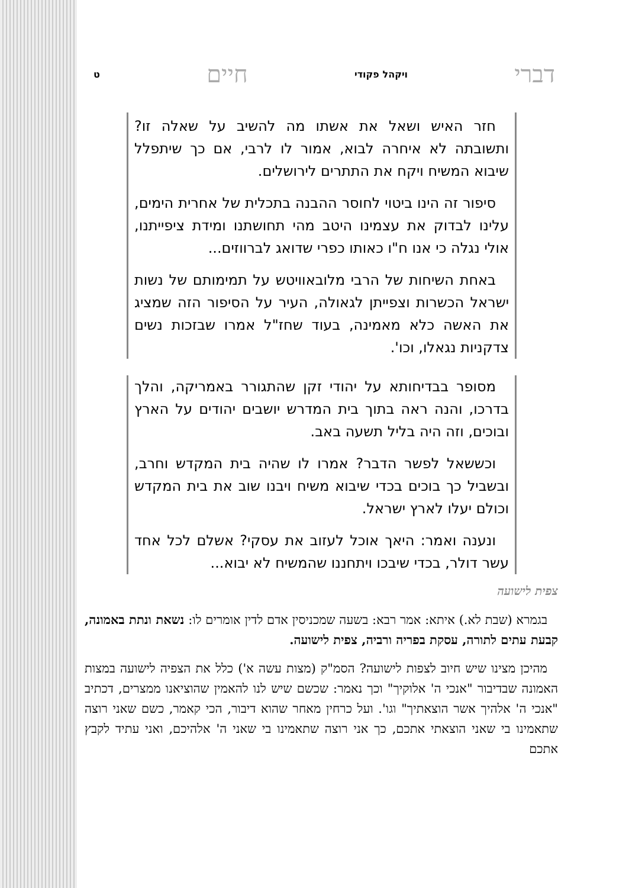דברי ויקהל פקודי חיים ט
חזר האיש ושאל את אשתו מה להשיב על שאלה זו? ותשובתה לא איחרה לבוא, אמור לו לרבי, אם כך שיתפלל שיבוא המשיח ויקח את התתרים לירושלים.
סיפור זה הינו ביטוי לחוסר ההבנה בתכלית של אחרית הימים, עלינו לבדוק את עצמינו היטב מהי תחושתנו ומידת ציפייתנו, אולי נגלה כי אנו ח"ו כאותו כפרי שדואג לברווזים...
באחת השיחות של הרבי מלובאוויטש על תמימותם של נשות ישראל הכשרות וצפייתן לגאולה, העיר על הסיפור הזה שמציג את האשה כלא מאמינה, בעוד שחז"ל אמרו שבזכות נשים צדקניות נגאלו, וכו'.
מסופר בבדיחותא על יהודי זקן שהתגורר באמריקה, והלך בדרכו, והנה ראה בתוך בית המדרש יושבים יהודים על הארץ ובוכים, וזה היה בליל תשעה באב.
וכששאל לפשר הדבר? אמרו לו שהיה בית המקדש וחרב, ובשביל כך בוכים בכדי שיבוא משיח ויבנו שוב את בית המקדש וכולם יעלו לארץ ישראל.
ונענה ואמר: היאך אוכל לעזוב את עסקי? אשלם לכל אחד עשר דולר, בכדי שיבכו ויתחננו שהמשיח לא יבוא...
צפית לישועה
בגמרא (שבת לא.) איתא: אמר רבא: בשעה שמכניסין אדם לדין אומרים לו: נשאת ונתת באמונה, קבעת עתים לתורה, עסקת בפריה ורביה, צפית לישועה.
מהיכן מצינו שיש חיוב לצפות לישועה? הסמ"ק (מצות עשה א') כלל את הצפיה לישועה במצות האמונה שבדיבור "אנכי ה' אלוקיך" וכך נאמר: שכשם שיש לנו להאמין שהוציאנו ממצרים, דכתיב "אנכי ה' אלהיך אשר הוצאתיך" וגו'. ועל כרחין מאחר שהוא דיבור, הכי קאמר, כשם שאני רוצה שתאמינו בי שאני הוצאתי אתכם, כך אני רוצה שתאמינו בי שאני ה' אלהיכם, ואני עתיד לקבץ אתכם